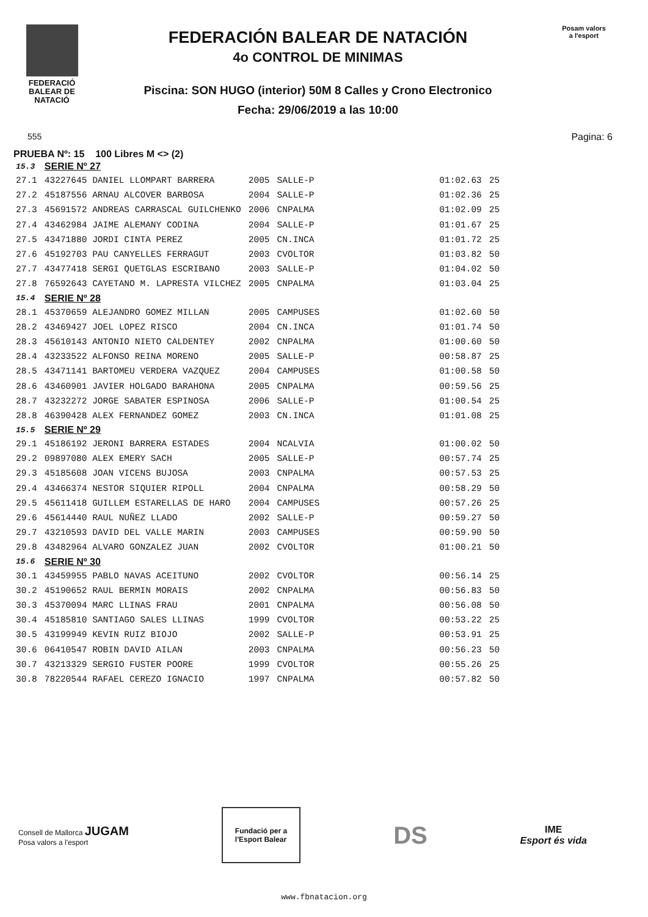FEDERACIÓ
BALEAR DE
NATACIÓ
FEDERACIÓN BALEAR DE NATACIÓN
4o CONTROL DE MINIMAS
Piscina: SON HUGO (interior) 50M 8 Calles y Crono Electronico
Fecha: 29/06/2019 a las 10:00
Posam valors
a l'esport
555 Pagina: 6
PRUEBA Nº: 15 100 Libres M <> (2)
| 15.3 | SERIE Nº 27 | | | | |
| 27.1 | 43227645 DANIEL LLOMPART BARRERA | 2005 | SALLE-P | 01:02.63 | 25 |
| 27.2 | 45187556 ARNAU ALCOVER BARBOSA | 2004 | SALLE-P | 01:02.36 | 25 |
| 27.3 | 45691572 ANDREAS CARRASCAL GUILCHENKO | 2006 | CNPALMA | 01:02.09 | 25 |
| 27.4 | 43462984 JAIME ALEMANY CODINA | 2004 | SALLE-P | 01:01.67 | 25 |
| 27.5 | 43471880 JORDI CINTA PEREZ | 2005 | CN.INCA | 01:01.72 | 25 |
| 27.6 | 45192703 PAU CANYELLES FERRAGUT | 2003 | CVOLTOR | 01:03.82 | 50 |
| 27.7 | 43477418 SERGI QUETGLAS ESCRIBANO | 2003 | SALLE-P | 01:04.02 | 50 |
| 27.8 | 76592643 CAYETANO M. LAPRESTA VILCHEZ | 2005 | CNPALMA | 01:03.04 | 25 |
| 15.4 | SERIE Nº 28 | | | | |
| 28.1 | 45370659 ALEJANDRO GOMEZ MILLAN | 2005 | CAMPUSES | 01:02.60 | 50 |
| 28.2 | 43469427 JOEL LOPEZ RISCO | 2004 | CN.INCA | 01:01.74 | 50 |
| 28.3 | 45610143 ANTONIO NIETO CALDENTEY | 2002 | CNPALMA | 01:00.60 | 50 |
| 28.4 | 43233522 ALFONSO REINA MORENO | 2005 | SALLE-P | 00:58.87 | 25 |
| 28.5 | 43471141 BARTOMEU VERDERA VAZQUEZ | 2004 | CAMPUSES | 01:00.58 | 50 |
| 28.6 | 43460901 JAVIER HOLGADO BARAHONA | 2005 | CNPALMA | 00:59.56 | 25 |
| 28.7 | 43232272 JORGE SABATER ESPINOSA | 2006 | SALLE-P | 01:00.54 | 25 |
| 28.8 | 46390428 ALEX FERNANDEZ GOMEZ | 2003 | CN.INCA | 01:01.08 | 25 |
| 15.5 | SERIE Nº 29 | | | | |
| 29.1 | 45186192 JERONI BARRERA ESTADES | 2004 | NCALVIA | 01:00.02 | 50 |
| 29.2 | 09897080 ALEX EMERY SACH | 2005 | SALLE-P | 00:57.74 | 25 |
| 29.3 | 45185608 JOAN VICENS BUJOSA | 2003 | CNPALMA | 00:57.53 | 25 |
| 29.4 | 43466374 NESTOR SIQUIER RIPOLL | 2004 | CNPALMA | 00:58.29 | 50 |
| 29.5 | 45611418 GUILLEM ESTARELLAS DE HARO | 2004 | CAMPUSES | 00:57.26 | 25 |
| 29.6 | 45614440 RAUL NUÑEZ LLADO | 2002 | SALLE-P | 00:59.27 | 50 |
| 29.7 | 43210593 DAVID DEL VALLE MARIN | 2003 | CAMPUSES | 00:59.90 | 50 |
| 29.8 | 43482964 ALVARO GONZALEZ JUAN | 2002 | CVOLTOR | 01:00.21 | 50 |
| 15.6 | SERIE Nº 30 | | | | |
| 30.1 | 43459955 PABLO NAVAS ACEITUNO | 2002 | CVOLTOR | 00:56.14 | 25 |
| 30.2 | 45190652 RAUL BERMIN MORAIS | 2002 | CNPALMA | 00:56.83 | 50 |
| 30.3 | 45370094 MARC LLINAS FRAU | 2001 | CNPALMA | 00:56.08 | 50 |
| 30.4 | 45185810 SANTIAGO SALES LLINAS | 1999 | CVOLTOR | 00:53.22 | 25 |
| 30.5 | 43199949 KEVIN RUIZ BIOJO | 2002 | SALLE-P | 00:53.91 | 25 |
| 30.6 | 06410547 ROBIN DAVID AILAN | 2003 | CNPALMA | 00:56.23 | 50 |
| 30.7 | 43213329 SERGIO FUSTER POORE | 1999 | CVOLTOR | 00:55.26 | 25 |
| 30.8 | 78220544 RAFAEL CEREZO IGNACIO | 1997 | CNPALMA | 00:57.82 | 50 |
Consell de Mallorca JUGAM
Posa valors a l'esport
Fundació per a
l'Esport Balear
DS
IME
Esport és vida
www.fbnatacion.org